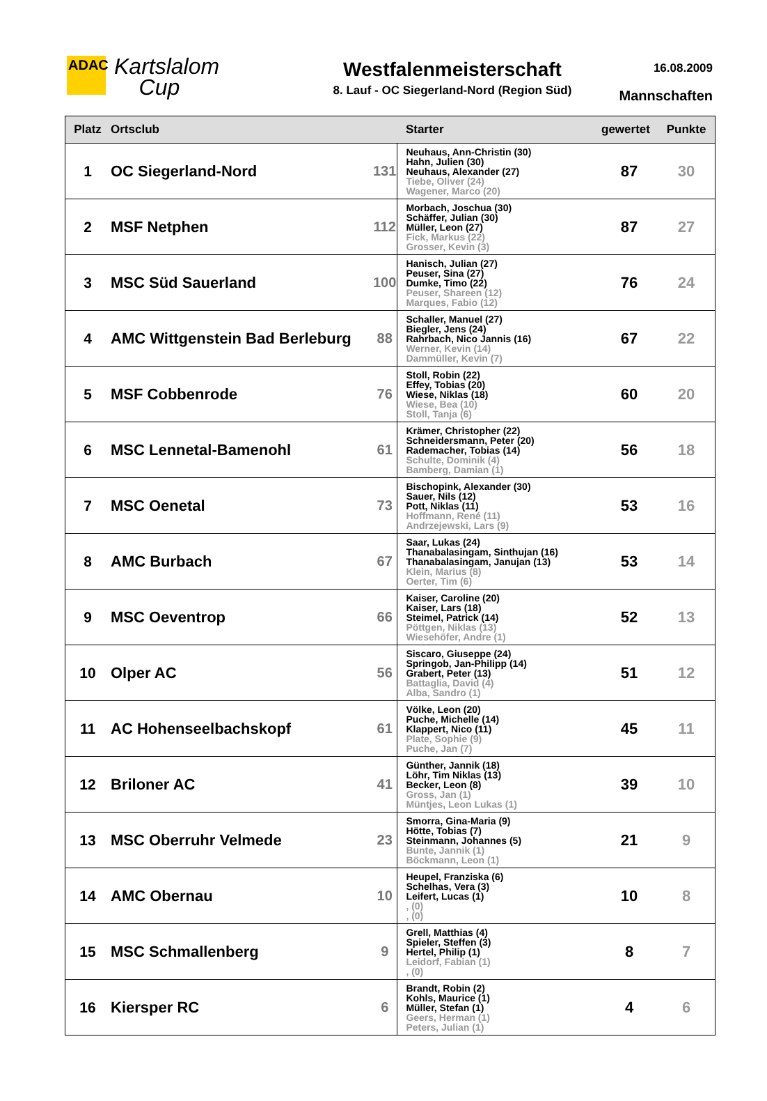ADAC
Kartslalom
Cup
Westfalenmeisterschaft
8. Lauf - OC Siegerland-Nord (Region Süd)
16.08.2009
Mannschaften
| Platz | Ortsclub | | Starter | gewertet | Punkte |
| --- | --- | --- | --- | --- | --- |
| 1 | OC Siegerland-Nord | 131 | Neuhaus, Ann-Christin (30) Hahn, Julien (30) Neuhaus, Alexander (27) Tiebe, Oliver (24) Wagener, Marco (20) | 87 | 30 |
| 2 | MSF Netphen | 112 | Morbach, Joschua (30) Schäffer, Julian (30) Müller, Leon (27) Fick, Markus (22) Grosser, Kevin (3) | 87 | 27 |
| 3 | MSC Süd Sauerland | 100 | Hanisch, Julian (27) Peuser, Sina (27) Dumke, Timo (22) Peuser, Shareen (12) Marques, Fabio (12) | 76 | 24 |
| 4 | AMC Wittgenstein Bad Berleburg | 88 | Schaller, Manuel (27) Biegler, Jens (24) Rahrbach, Nico Jannis (16) Werner, Kevin (14) Dammüller, Kevin (7) | 67 | 22 |
| 5 | MSF Cobbenrode | 76 | Stoll, Robin (22) Effey, Tobias (20) Wiese, Niklas (18) Wiese, Bea (10) Stoll, Tanja (6) | 60 | 20 |
| 6 | MSC Lennetal-Bamenohl | 61 | Krämer, Christopher (22) Schneidersmann, Peter (20) Rademacher, Tobias (14) Schulte, Dominik (4) Bamberg, Damian (1) | 56 | 18 |
| 7 | MSC Oenetal | 73 | Bischopink, Alexander (30) Sauer, Nils (12) Pott, Niklas (11) Hoffmann, René (11) Andrzejewski, Lars (9) | 53 | 16 |
| 8 | AMC Burbach | 67 | Saar, Lukas (24) Thanabalasingam, Sinthujan (16) Thanabalasingam, Janujan (13) Klein, Marius (8) Oerter, Tim (6) | 53 | 14 |
| 9 | MSC Oeventrop | 66 | Kaiser, Caroline (20) Kaiser, Lars (18) Steimel, Patrick (14) Pöttgen, Niklas (13) Wiesehöfer, Andre (1) | 52 | 13 |
| 10 | Olper AC | 56 | Siscaro, Giuseppe (24) Springob, Jan-Philipp (14) Grabert, Peter (13) Battaglia, David (4) Alba, Sandro (1) | 51 | 12 |
| 11 | AC Hohenseelbachskopf | 61 | Völke, Leon (20) Puche, Michelle (14) Klappert, Nico (11) Plate, Sophie (9) Puche, Jan (7) | 45 | 11 |
| 12 | Briloner AC | 41 | Günther, Jannik (18) Löhr, Tim Niklas (13) Becker, Leon (8) Gross, Jan (1) Müntjes, Leon Lukas (1) | 39 | 10 |
| 13 | MSC Oberruhr Velmede | 23 | Smorra, Gina-Maria (9) Hötte, Tobias (7) Steinmann, Johannes (5) Bunte, Jannik (1) Böckmann, Leon (1) | 21 | 9 |
| 14 | AMC Obernau | 10 | Heupel, Franziska (6) Schelhas, Vera (3) Leifert, Lucas (1) , (0) , (0) | 10 | 8 |
| 15 | MSC Schmallenberg | 9 | Grell, Matthias (4) Spieler, Steffen (3) Hertel, Philip (1) Leidorf, Fabian (1) , (0) | 8 | 7 |
| 16 | Kiersper RC | 6 | Brandt, Robin (2) Kohls, Maurice (1) Müller, Stefan (1) Geers, Herman (1) Peters, Julian (1) | 4 | 6 |